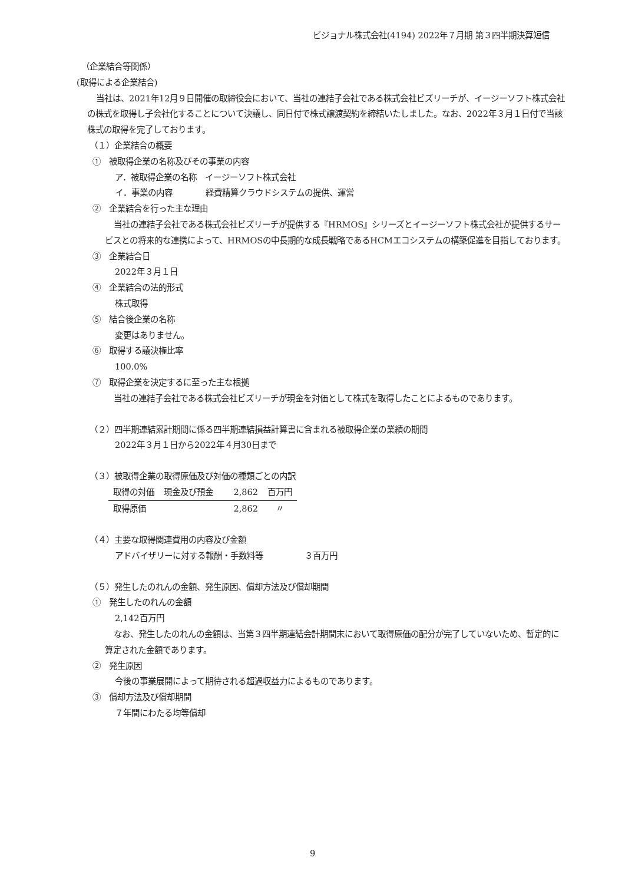ビジョナル株式会社(4194) 2022年７月期 第３四半期決算短信
（企業結合等関係）
(取得による企業結合)
当社は、2021年12月９日開催の取締役会において、当社の連結子会社である株式会社ビズリーチが、イージーソフト株式会社の株式を取得し子会社化することについて決議し、同日付で株式譲渡契約を締結いたしました。なお、2022年３月１日付で当該株式の取得を完了しております。
（１）企業結合の概要
①　被取得企業の名称及びその事業の内容
ア．被取得企業の名称　イージーソフト株式会社
イ．事業の内容　　　　経費精算クラウドシステムの提供、運営
②　企業結合を行った主な理由
当社の連結子会社である株式会社ビズリーチが提供する『HRMOS』シリーズとイージーソフト株式会社が提供するサービスとの将来的な連携によって、HRMOSの中長期的な成長戦略であるHCMエコシステムの構築促進を目指しております。
③　企業結合日
2022年３月１日
④　企業結合の法的形式
株式取得
⑤　結合後企業の名称
変更はありません。
⑥　取得する議決権比率
100.0%
⑦　取得企業を決定するに至った主な根拠
当社の連結子会社である株式会社ビズリーチが現金を対価として株式を取得したことによるものであります。
（２）四半期連結累計期間に係る四半期連結損益計算書に含まれる被取得企業の業績の期間
2022年３月１日から2022年４月30日まで
（３）被取得企業の取得原価及び対価の種類ごとの内訳
| 取得の対価 | 現金及び預金 | 2,862 | 百万円 |
| 取得原価 | | 2,862 | 〃 |
（４）主要な取得関連費用の内容及び金額
アドバイザリーに対する報酬・手数料等　　　　　３百万円
（５）発生したのれんの金額、発生原因、償却方法及び償却期間
①　発生したのれんの金額
2,142百万円
なお、発生したのれんの金額は、当第３四半期連結会計期間末において取得原価の配分が完了していないため、暫定的に算定された金額であります。
②　発生原因
今後の事業展開によって期待される超過収益力によるものであります。
③　償却方法及び償却期間
７年間にわたる均等償却
9